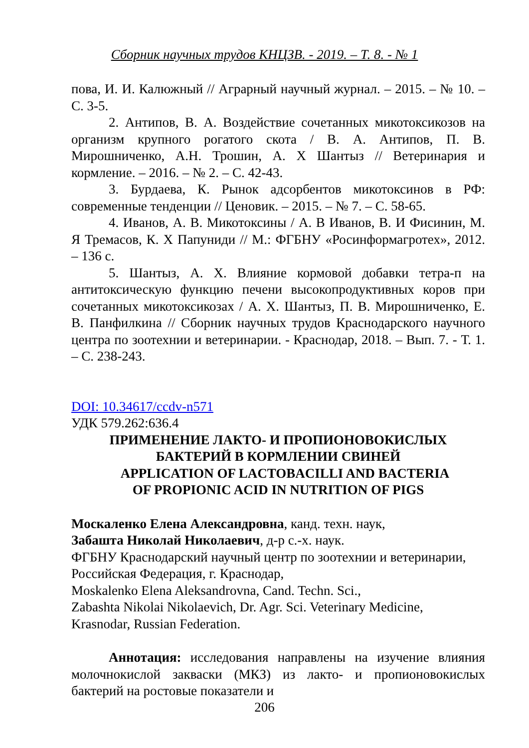Сборник научных трудов КНЦЗВ. - 2019. – Т. 8. - № 1
пова, И. И. Калюжный // Аграрный научный журнал. – 2015. – № 10. – С. 3-5.
2. Антипов, В. А. Воздействие сочетанных микотоксикозов на организм крупного рогатого скота / В. А. Антипов, П. В. Мирошниченко, А.Н. Трошин, А. Х Шантыз // Ветеринария и кормление. – 2016. – № 2. – С. 42-43.
3. Бурдаева, К. Рынок адсорбентов микотоксинов в РФ: современные тенденции // Ценовик. – 2015. – № 7. – С. 58-65.
4. Иванов, А. В. Микотоксины / А. В Иванов, В. И Фисинин, М. Я Тремасов, К. Х Папуниди // М.: ФГБНУ «Росинформагротех», 2012. – 136 с.
5. Шантыз, А. Х. Влияние кормовой добавки тетра-п на антитоксическую функцию печени высокопродуктивных коров при сочетанных микотоксикозах / А. Х. Шантыз, П. В. Мирошниченко, Е. В. Панфилкина // Сборник научных трудов Краснодарского научного центра по зоотехнии и ветеринарии. - Краснодар, 2018. – Вып. 7. - Т. 1. – С. 238-243.
DOI: 10.34617/ccdv-n571
УДК 579.262:636.4
ПРИМЕНЕНИЕ ЛАКТО- И ПРОПИОНОВОКИСЛЫХ
БАКТЕРИЙ В КОРМЛЕНИИ СВИНЕЙ
APPLICATION OF LACTOBACILLI AND BACTERIA
OF PROPIONIC ACID IN NUTRITION OF PIGS
Москаленко Елена Александровна, канд. техн. наук,
Забашта Николай Николаевич, д-р с.-х. наук.
ФГБНУ Краснодарский научный центр по зоотехнии и ветеринарии, Российская Федерация, г. Краснодар,
Moskalenko Elena Aleksandrovna, Cand. Techn. Sci.,
Zabashta Nikolai Nikolaevich, Dr. Agr. Sci. Veterinary Medicine, Krasnodar, Russian Federation.
Аннотация: исследования направлены на изучение влияния молочнокислой закваски (МКЗ) из лакто- и пропионовокислых бактерий на ростовые показатели и
206